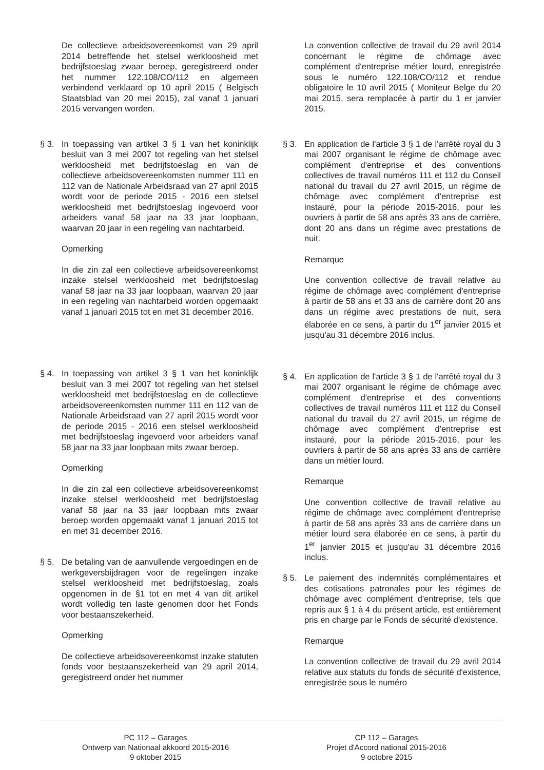De collectieve arbeidsovereenkomst van 29 april 2014 betreffende het stelsel werkloosheid met bedrijfstoeslag zwaar beroep, geregistreerd onder het nummer 122.108/CO/112 en algemeen verbindend verklaard op 10 april 2015 ( Belgisch Staatsblad van 20 mei 2015), zal vanaf 1 januari 2015 vervangen worden.
§ 3. In toepassing van artikel 3 § 1 van het koninklijk besluit van 3 mei 2007 tot regeling van het stelsel werkloosheid met bedrijfstoeslag en van de collectieve arbeidsovereenkomsten nummer 111 en 112 van de Nationale Arbeidsraad van 27 april 2015 wordt voor de periode 2015 - 2016 een stelsel werkloosheid met bedrijfstoeslag ingevoerd voor arbeiders vanaf 58 jaar na 33 jaar loopbaan, waarvan 20 jaar in een regeling van nachtarbeid.
Opmerking
In die zin zal een collectieve arbeidsovereenkomst inzake stelsel werkloosheid met bedrijfstoeslag vanaf 58 jaar na 33 jaar loopbaan, waarvan 20 jaar in een regeling van nachtarbeid worden opgemaakt vanaf 1 januari 2015 tot en met 31 december 2016.
§ 4. In toepassing van artikel 3 § 1 van het koninklijk besluit van 3 mei 2007 tot regeling van het stelsel werkloosheid met bedrijfstoeslag en de collectieve arbeidsovereenkomsten nummer 111 en 112 van de Nationale Arbeidsraad van 27 april 2015 wordt voor de periode 2015 - 2016 een stelsel werkloosheid met bedrijfstoeslag ingevoerd voor arbeiders vanaf 58 jaar na 33 jaar loopbaan mits zwaar beroep.
Opmerking
In die zin zal een collectieve arbeidsovereenkomst inzake stelsel werkloosheid met bedrijfstoeslag vanaf 58 jaar na 33 jaar loopbaan mits zwaar beroep worden opgemaakt vanaf 1 januari 2015 tot en met 31 december 2016.
§ 5. De betaling van de aanvullende vergoedingen en de werkgeversbijdragen voor de regelingen inzake stelsel werkloosheid met bedrijfstoeslag, zoals opgenomen in de §1 tot en met 4 van dit artikel wordt volledig ten laste genomen door het Fonds voor bestaanszekerheid.
Opmerking
De collectieve arbeidsovereenkomst inzake statuten fonds voor bestaanszekerheid van 29 april 2014, geregistreerd onder het nummer
La convention collective de travail du 29 avril 2014 concernant le régime de chômage avec complément d'entreprise métier lourd, enregistrée sous le numéro 122.108/CO/112 et rendue obligatoire le 10 avril 2015 ( Moniteur Belge du 20 mai 2015, sera remplacée à partir du 1 er janvier 2015.
§ 3. En application de l'article 3 § 1 de l'arrêté royal du 3 mai 2007 organisant le régime de chômage avec complément d'entreprise et des conventions collectives de travail numéros 111 et 112 du Conseil national du travail du 27 avril 2015, un régime de chômage avec complément d'entreprise est instauré, pour la période 2015-2016, pour les ouvriers à partir de 58 ans après 33 ans de carrière, dont 20 ans dans un régime avec prestations de nuit.
Remarque
Une convention collective de travail relative au régime de chômage avec complément d'entreprise à partir de 58 ans et 33 ans de carrière dont 20 ans dans un régime avec prestations de nuit, sera élaborée en ce sens, à partir du 1<sup>er</sup> janvier 2015 et jusqu'au 31 décembre 2016 inclus.
§ 4. En application de l'article 3 § 1 de l'arrêté royal du 3 mai 2007 organisant le régime de chômage avec complément d'entreprise et des conventions collectives de travail numéros 111 et 112 du Conseil national du travail du 27 avril 2015, un régime de chômage avec complément d'entreprise est instauré, pour la période 2015-2016, pour les ouvriers à partir de 58 ans après 33 ans de carrière dans un métier lourd.
Remarque
Une convention collective de travail relative au régime de chômage avec complément d'entreprise à partir de 58 ans après 33 ans de carrière dans un métier lourd sera élaborée en ce sens, à partir du 1<sup>er</sup> janvier 2015 et jusqu'au 31 décembre 2016 inclus.
§ 5. Le paiement des indemnités complémentaires et des cotisations patronales pour les régimes de chômage avec complément d'entreprise, tels que repris aux § 1 à 4 du présent article, est entièrement pris en charge par le Fonds de sécurité d'existence.
Remarque
La convention collective de travail du 29 avril 2014 relative aux statuts du fonds de sécurité d'existence, enregistrée sous le numéro
PC 112 – Garages
Ontwerp van Nationaal akkoord 2015-2016
9 oktober 2015
CP 112 – Garages
Projet d'Accord national 2015-2016
9 octobre 2015